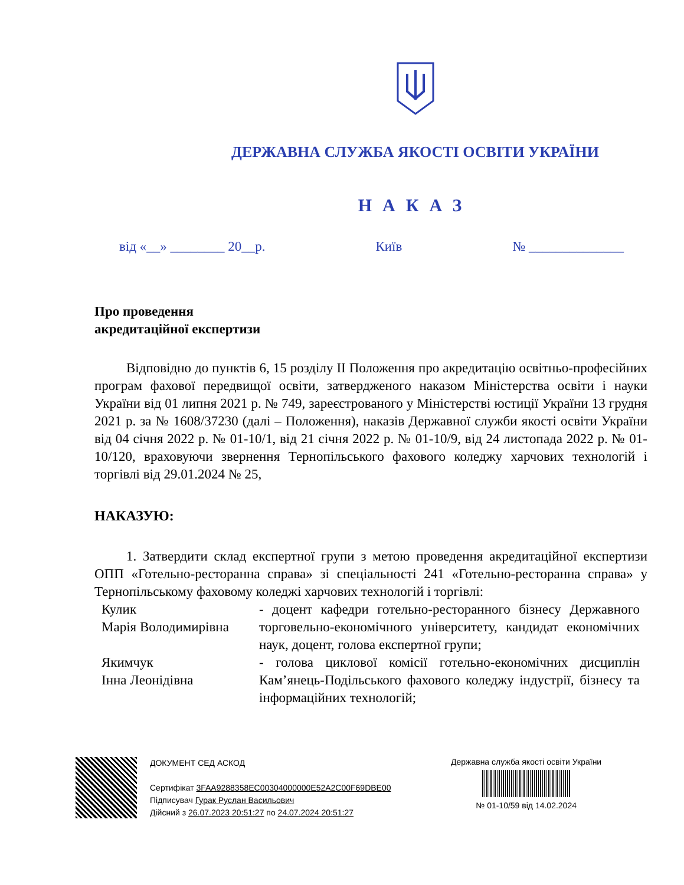ДЕРЖАВНА СЛУЖБА ЯКОСТІ ОСВІТИ УКРАЇНИ
НАКАЗ
від «__» ________ 20__р. Київ № ______________
Про проведення
акредитаційної експертизи
Відповідно до пунктів 6, 15 розділу II Положення про акредитацію освітньо-професійних програм фахової передвищої освіти, затвердженого наказом Міністерства освіти і науки України від 01 липня 2021 р. № 749, зареєстрованого у Міністерстві юстиції України 13 грудня 2021 р. за № 1608/37230 (далі – Положення), наказів Державної служби якості освіти України від 04 січня 2022 р. № 01-10/1, від 21 січня 2022 р. № 01-10/9, від 24 листопада 2022 р. № 01-10/120, враховуючи звернення Тернопільського фахового коледжу харчових технологій і торгівлі від 29.01.2024 № 25,
НАКАЗУЮ:
1. Затвердити склад експертної групи з метою проведення акредитаційної експертизи ОПП «Готельно-ресторанна справа» зі спеціальності 241 «Готельно-ресторанна справа» у Тернопільському фаховому коледжі харчових технологій і торгівлі:
Кулик
Марія Володимирівна
- доцент кафедри готельно-ресторанного бізнесу Державного торговельно-економічного університету, кандидат економічних наук, доцент, голова експертної групи;
Якимчук
Інна Леонідівна
- голова циклової комісії готельно-економічних дисциплін Кам’янець-Подільського фахового коледжу індустрії, бізнесу та інформаційних технологій;
ДОКУМЕНТ СЕД АСКОД
Сертифікат 3FAA9288358EC00304000000E52A2C00F69DBE00
Підписувач Гурак Руслан Васильович
Дійсний з 26.07.2023 20:51:27 по 24.07.2024 20:51:27
Державна служба якості освіти України
№ 01-10/59 від 14.02.2024